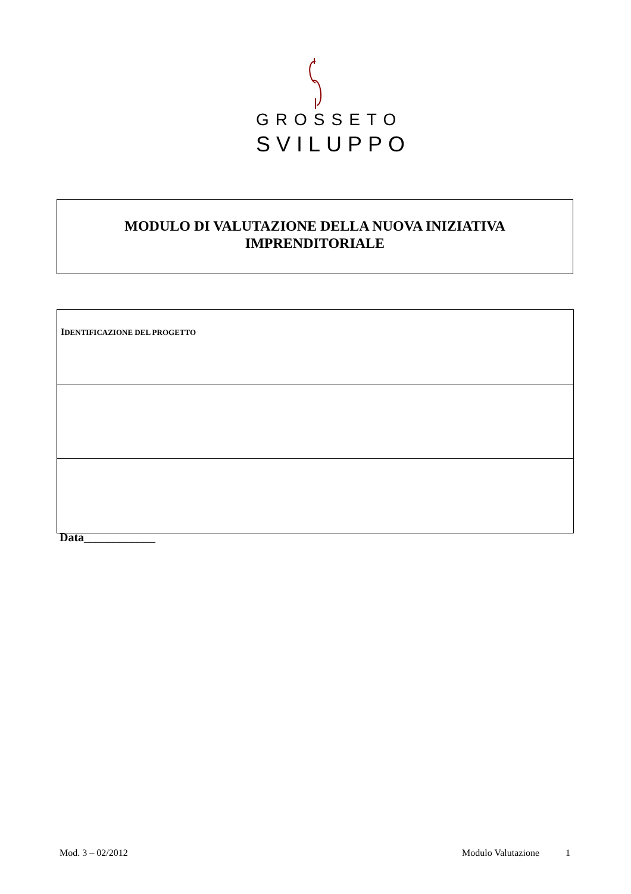GROSSETO
SVILUPPO
MODULO DI VALUTAZIONE DELLA NUOVA INIZIATIVA
IMPRENDITORIALE
| I DENTIFICAZIONE DEL PROGETTO |
Data____________
Mod. 3 – 02/2012 Modulo Valutazione 1